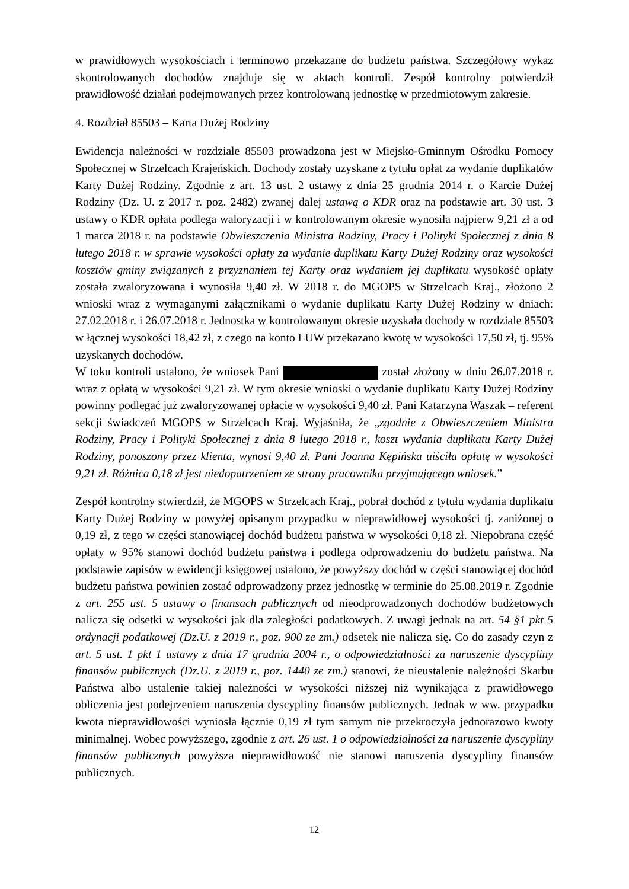w prawidłowych wysokościach i terminowo przekazane do budżetu państwa. Szczegółowy wykaz skontrolowanych dochodów znajduje się w aktach kontroli. Zespół kontrolny potwierdził prawidłowość działań podejmowanych przez kontrolowaną jednostkę w przedmiotowym zakresie.
4. Rozdział 85503 – Karta Dużej Rodziny
Ewidencja należności w rozdziale 85503 prowadzona jest w Miejsko-Gminnym Ośrodku Pomocy Społecznej w Strzelcach Krajeńskich. Dochody zostały uzyskane z tytułu opłat za wydanie duplikatów Karty Dużej Rodziny. Zgodnie z art. 13 ust. 2 ustawy z dnia 25 grudnia 2014 r. o Karcie Dużej Rodziny (Dz. U. z 2017 r. poz. 2482) zwanej dalej ustawą o KDR oraz na podstawie art. 30 ust. 3 ustawy o KDR opłata podlega waloryzacji i w kontrolowanym okresie wynosiła najpierw 9,21 zł a od 1 marca 2018 r. na podstawie Obwieszczenia Ministra Rodziny, Pracy i Polityki Społecznej z dnia 8 lutego 2018 r. w sprawie wysokości opłaty za wydanie duplikatu Karty Dużej Rodziny oraz wysokości kosztów gminy związanych z przyznaniem tej Karty oraz wydaniem jej duplikatu wysokość opłaty została zwaloryzowana i wynosiła 9,40 zł. W 2018 r. do MGOPS w Strzelcach Kraj., złożono 2 wnioski wraz z wymaganymi załącznikami o wydanie duplikatu Karty Dużej Rodziny w dniach: 27.02.2018 r. i 26.07.2018 r. Jednostka w kontrolowanym okresie uzyskała dochody w rozdziale 85503 w łącznej wysokości 18,42 zł, z czego na konto LUW przekazano kwotę w wysokości 17,50 zł, tj. 95% uzyskanych dochodów.
W toku kontroli ustalono, że wniosek Pani został złożony w dniu 26.07.2018 r. wraz z opłatą w wysokości 9,21 zł. W tym okresie wnioski o wydanie duplikatu Karty Dużej Rodziny powinny podlegać już zwaloryzowanej opłacie w wysokości 9,40 zł. Pani Katarzyna Waszak – referent sekcji świadczeń MGOPS w Strzelcach Kraj. Wyjaśniła, że „zgodnie z Obwieszczeniem Ministra Rodziny, Pracy i Polityki Społecznej z dnia 8 lutego 2018 r., koszt wydania duplikatu Karty Dużej Rodziny, ponoszony przez klienta, wynosi 9,40 zł. Pani Joanna Kępińska uiściła opłatę w wysokości 9,21 zł. Różnica 0,18 zł jest niedopatrzeniem ze strony pracownika przyjmującego wniosek.”
Zespół kontrolny stwierdził, że MGOPS w Strzelcach Kraj., pobrał dochód z tytułu wydania duplikatu Karty Dużej Rodziny w powyżej opisanym przypadku w nieprawidłowej wysokości tj. zaniżonej o 0,19 zł, z tego w części stanowiącej dochód budżetu państwa w wysokości 0,18 zł. Niepobrana część opłaty w 95% stanowi dochód budżetu państwa i podlega odprowadzeniu do budżetu państwa. Na podstawie zapisów w ewidencji księgowej ustalono, że powyższy dochód w części stanowiącej dochód budżetu państwa powinien zostać odprowadzony przez jednostkę w terminie do 25.08.2019 r. Zgodnie z art. 255 ust. 5 ustawy o finansach publicznych od nieodprowadzonych dochodów budżetowych nalicza się odsetki w wysokości jak dla zaległości podatkowych. Z uwagi jednak na art. 54 §1 pkt 5 ordynacji podatkowej (Dz.U. z 2019 r., poz. 900 ze zm.) odsetek nie nalicza się. Co do zasady czyn z art. 5 ust. 1 pkt 1 ustawy z dnia 17 grudnia 2004 r., o odpowiedzialności za naruszenie dyscypliny finansów publicznych (Dz.U. z 2019 r., poz. 1440 ze zm.) stanowi, że nieustalenie należności Skarbu Państwa albo ustalenie takiej należności w wysokości niższej niż wynikająca z prawidłowego obliczenia jest podejrzeniem naruszenia dyscypliny finansów publicznych. Jednak w ww. przypadku kwota nieprawidłowości wyniosła łącznie 0,19 zł tym samym nie przekroczyła jednorazowo kwoty minimalnej. Wobec powyższego, zgodnie z art. 26 ust. 1 o odpowiedzialności za naruszenie dyscypliny finansów publicznych powyższa nieprawidłowość nie stanowi naruszenia dyscypliny finansów publicznych.
12